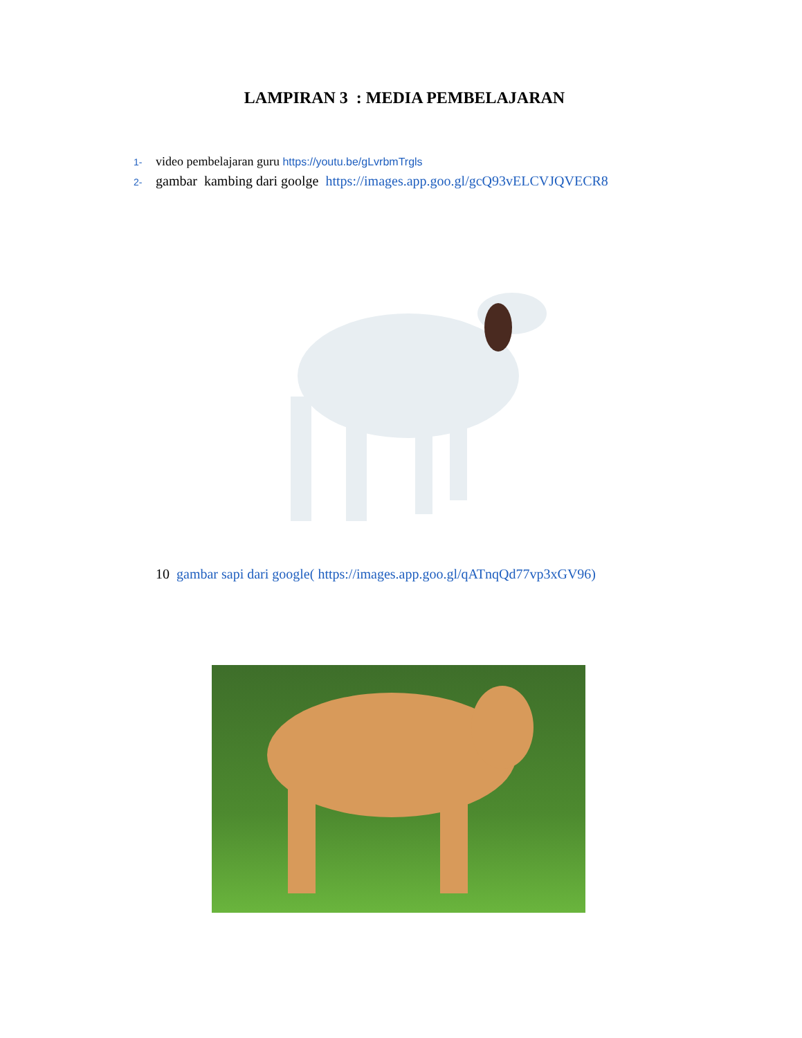LAMPIRAN 3 : MEDIA PEMBELAJARAN
1- video pembelajaran guru https://youtu.be/gLvrbmTrgls
2- gambar kambing dari goolge https://images.app.goo.gl/gcQ93vELCVJQVECR8
10 gambar sapi dari google( https://images.app.goo.gl/qATnqQd77vp3xGV96)